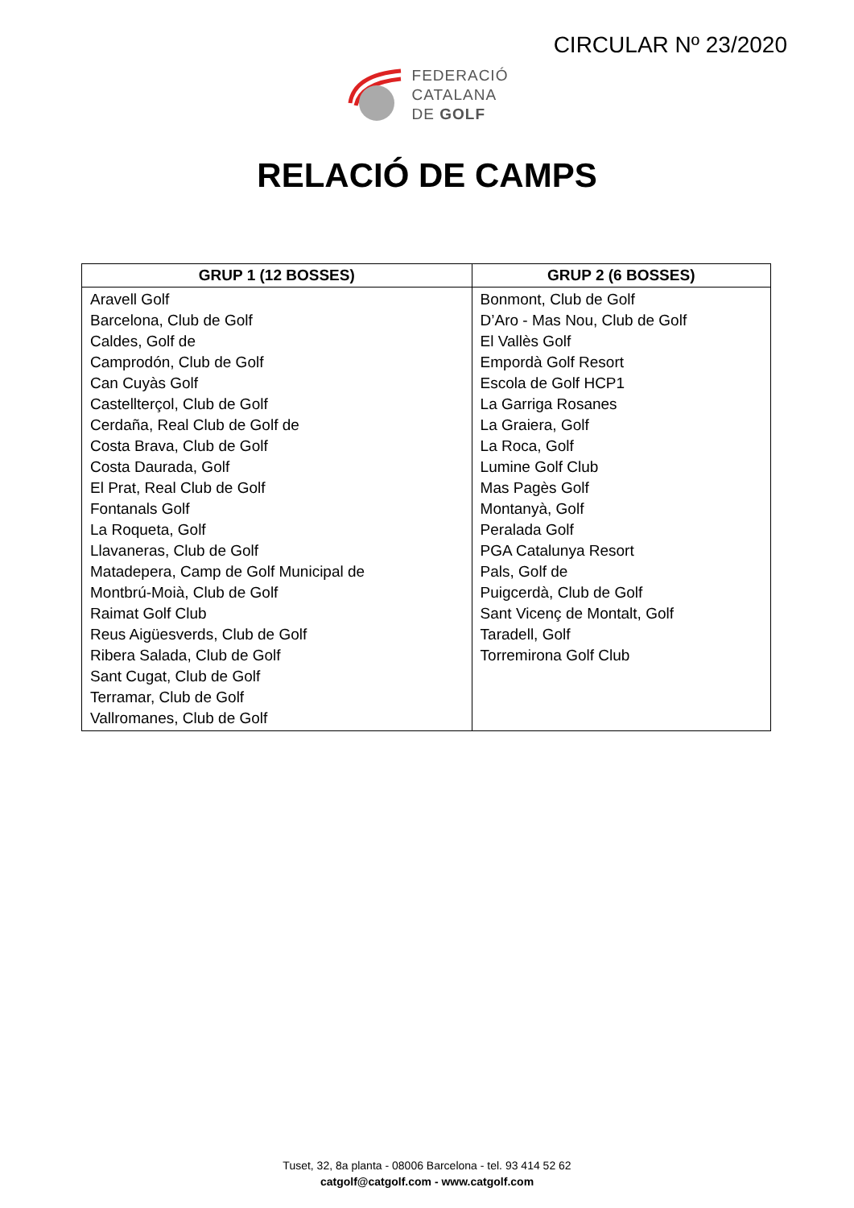CIRCULAR Nº 23/2020
FEDERACIÓ
CATALANA
DE GOLF
RELACIÓ DE CAMPS
| GRUP 1 (12 BOSSES) | GRUP 2 (6 BOSSES) |
| --- | --- |
| Aravell Golf Barcelona, Club de Golf Caldes, Golf de Camprodón, Club de Golf Can Cuyàs Golf Castellterçol, Club de Golf Cerdaña, Real Club de Golf de Costa Brava, Club de Golf Costa Daurada, Golf El Prat, Real Club de Golf Fontanals Golf La Roqueta, Golf Llavaneras, Club de Golf Matadepera, Camp de Golf Municipal de Montbrú-Moià, Club de Golf Raimat Golf Club Reus Aigüesverds, Club de Golf Ribera Salada, Club de Golf Sant Cugat, Club de Golf Terramar, Club de Golf Vallromanes, Club de Golf | Bonmont, Club de Golf D’Aro - Mas Nou, Club de Golf El Vallès Golf Empordà Golf Resort Escola de Golf HCP1 La Garriga Rosanes La Graiera, Golf La Roca, Golf Lumine Golf Club Mas Pagès Golf Montanyà, Golf Peralada Golf PGA Catalunya Resort Pals, Golf de Puigcerdà, Club de Golf Sant Vicenç de Montalt, Golf Taradell, Golf Torremirona Golf Club |
Tuset, 32, 8a planta - 08006 Barcelona - tel. 93 414 52 62
catgolf@catgolf.com - www.catgolf.com